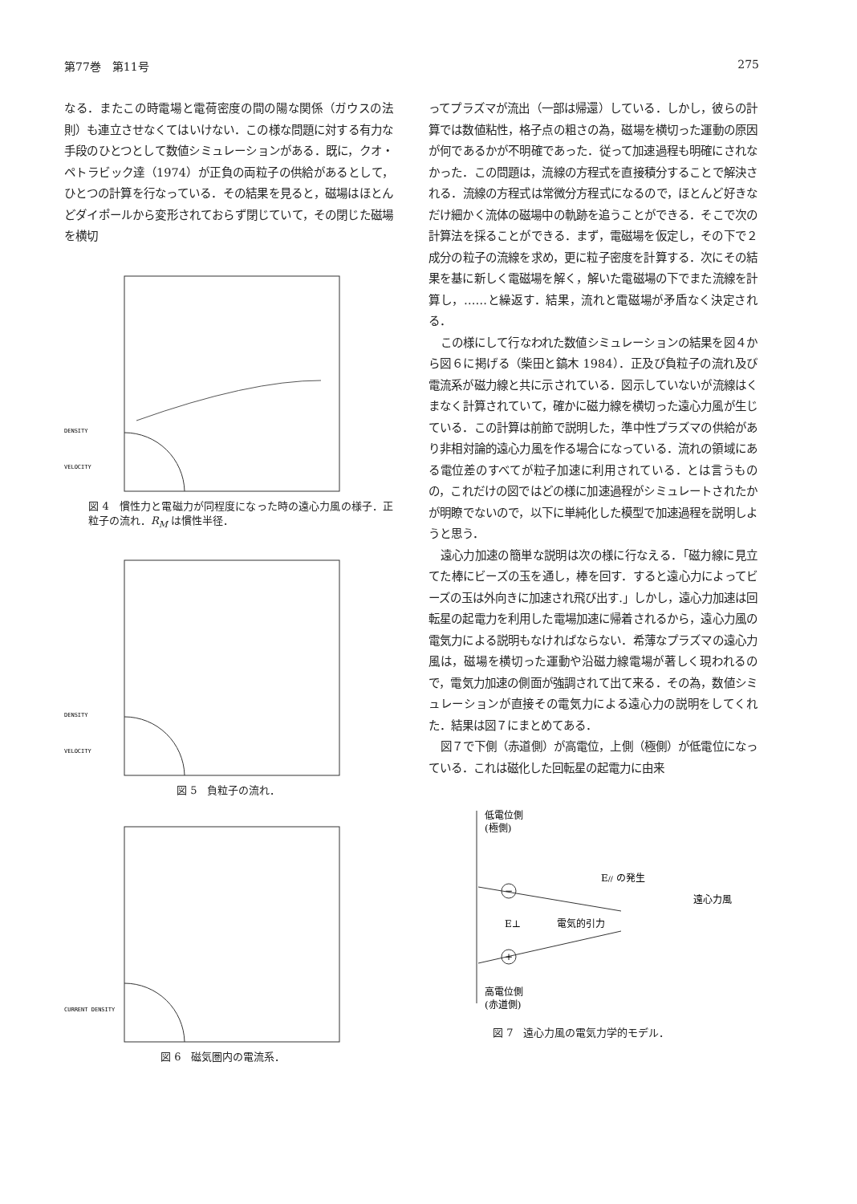第77巻　第11号 275
なる．またこの時電場と電荷密度の間の陽な関係（ガウスの法則）も連立させなくてはいけない．この様な問題に対する有力な手段のひとつとして数値シミュレーションがある．既に，クオ・ペトラビック達（1974）が正負の両粒子の供給があるとして，ひとつの計算を行なっている．その結果を見ると，磁場はほとんどダイポールから変形されておらず閉じていて，その閉じた磁場を横切
DENSITY
VELOCITY
図 4　慣性力と電磁力が同程度になった時の遠心力風の様子．正粒子の流れ．R<sub>M</sub> は慣性半径．
DENSITY
VELOCITY
図 5　負粒子の流れ．
CURRENT DENSITY
図 6　磁気圏内の電流系．
ってプラズマが流出（一部は帰還）している．しかし，彼らの計算では数値粘性，格子点の粗さの為，磁場を横切った運動の原因が何であるかが不明確であった．従って加速過程も明確にされなかった．この問題は，流線の方程式を直接積分することで解決される．流線の方程式は常微分方程式になるので，ほとんど好きなだけ細かく流体の磁場中の軌跡を追うことができる．そこで次の計算法を採ることができる．まず，電磁場を仮定し，その下で２成分の粒子の流線を求め，更に粒子密度を計算する．次にその結果を基に新しく電磁場を解く，解いた電磁場の下でまた流線を計算し，……と繰返す．結果，流れと電磁場が矛盾なく決定される．
この様にして行なわれた数値シミュレーションの結果を図４から図６に掲げる（柴田と鎬木 1984）．正及び負粒子の流れ及び電流系が磁力線と共に示されている．図示していないが流線はくまなく計算されていて，確かに磁力線を横切った遠心力風が生じている．この計算は前節で説明した，準中性プラズマの供給があり非相対論的遠心力風を作る場合になっている．流れの領域にある電位差のすべてが粒子加速に利用されている．とは言うものの，これだけの図ではどの様に加速過程がシミュレートされたかが明瞭でないので，以下に単純化した模型で加速過程を説明しようと思う．
遠心力加速の簡単な説明は次の様に行なえる．「磁力線に見立てた棒にビーズの玉を通し，棒を回す．すると遠心力によってビーズの玉は外向きに加速され飛び出す.」しかし，遠心力加速は回転星の起電力を利用した電場加速に帰着されるから，遠心力風の電気力による説明もなければならない．希薄なプラズマの遠心力風は，磁場を横切った運動や沿磁力線電場が著しく現われるので，電気力加速の側面が強調されて出て来る．その為，数値シミュレーションが直接その電気力による遠心力の説明をしてくれた．結果は図７にまとめてある．
図７で下側（赤道側）が高電位，上側（極側）が低電位になっている．これは磁化した回転星の起電力に由来
低電位側
(極側)
−
+
E// の発生
遠心力風
E⊥
電気的引力
高電位側
(赤道側)
図 7　遠心力風の電気力学的モデル．